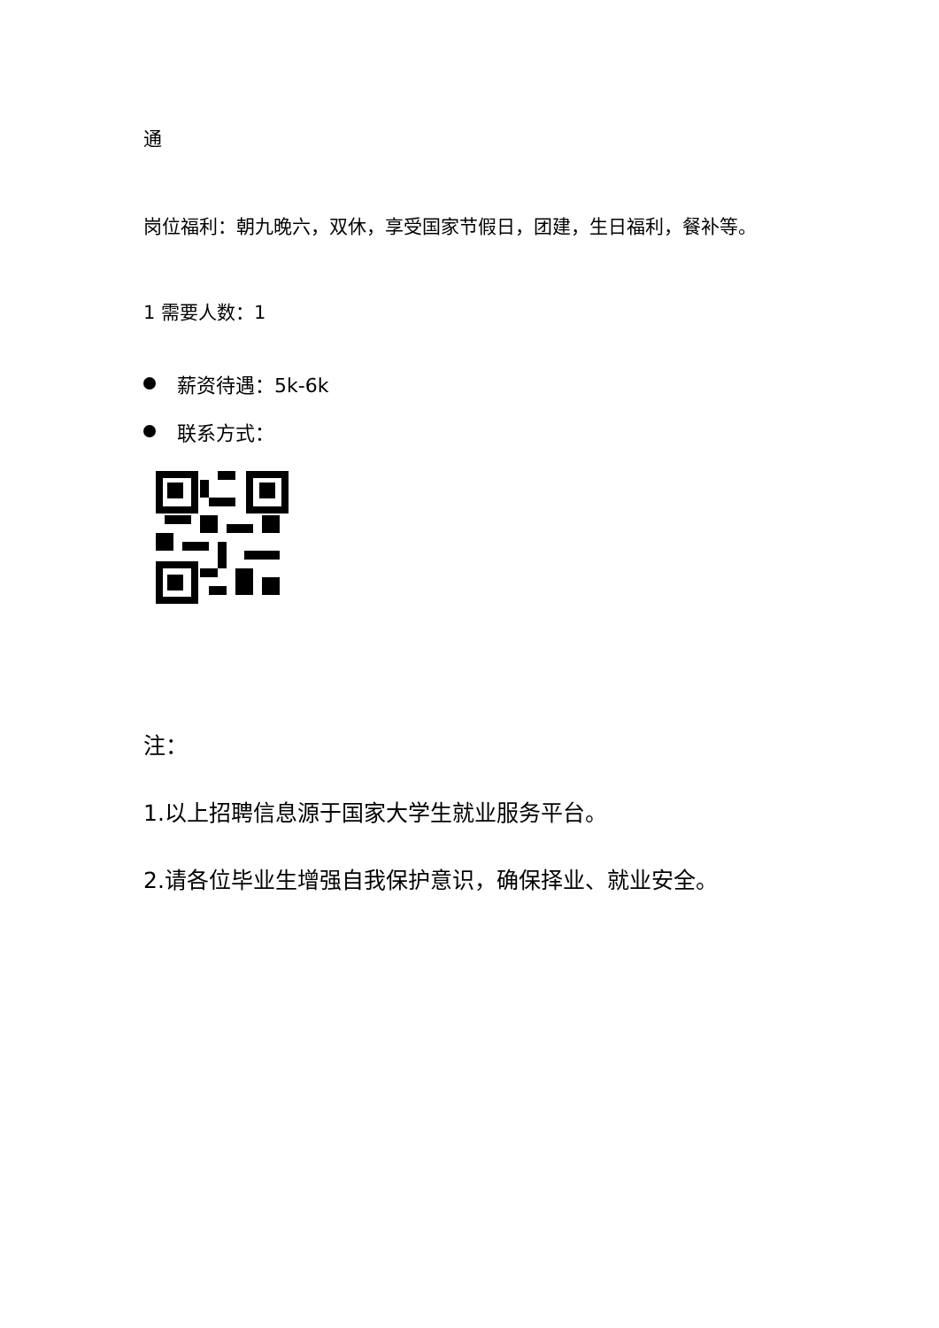通
岗位福利：朝九晚六，双休，享受国家节假日，团建，生日福利，餐补等。
1 需要人数：1
薪资待遇：5k-6k
联系方式：
注：
1.以上招聘信息源于国家大学生就业服务平台。
2.请各位毕业生增强自我保护意识，确保择业、就业安全。